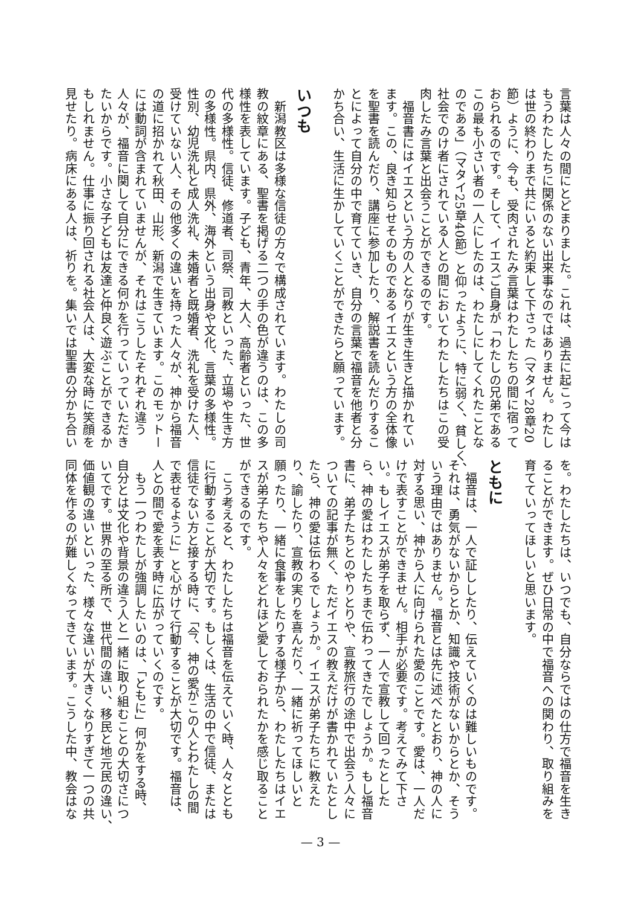言葉は人々の間にとどまりました。これは、過去に起こって今は
もうわたしたちに関係のない出来事なのではありません。わたし
は世の終わりまで共にいると約束して下さった（マタイ28章20
節）ように、今も、受肉されたみ言葉はわたしたちの間に宿って
おられるのです。そして、イエスご自身が「わたしの兄弟である
この最も小さい者の一人にしたのは、わたしにしてくれたことな
のである」（マタイ25章40節）と仰ったように、特に弱く、貧しく、
社会でのけ者にされている人との間においてわたしたちはこの受
肉したみ言葉と出会うことができるのです。
　福音書にはイエスという方の人となりが生き生きと描かれてい
ます。この、良き知らせそのものであるイエスという方の全体像
を聖書を読んだり、講座に参加したり、解説書を読んだりするこ
とによって自分の中で育てていき、自分の言葉で福音を他者と分
かち合い、生活に生かしていくことができたらと願っています。
いつも
　新潟教区は多様な信徒の方々で構成されています。わたしの司
教の紋章にある、聖書を掲げる二つの手の色が違うのは、この多
様性を表しています。子ども、青年、大人、高齢者といった、世
代の多様性。信徒、修道者、司祭、司教といった、立場や生き方
の多様性。県内、県外、海外という出身や文化、言葉の多様性。
性別、幼児洗礼と成人洗礼、未婚者と既婚者、洗礼を受けた人、
受けていない人、その他多くの違いを持った人々が、神から福音
の道に招かれて秋田、山形、新潟で生きています。このモットー
には動詞が含まれていませんが、それはこうしたそれぞれ違う
人々が、福音に関して自分にできる何かを行っていっていただき
たいからです。小さな子どもは友達と仲良く遊ぶことができるか
もしれません。仕事に振り回される社会人は、大変な時に笑顔を
見せたり。病床にある人は、祈りを。集いでは聖書の分かち合い
を。わたしたちは、いつでも、自分ならではの仕方で福音を生き
ることができます。ぜひ日常の中で福音への関わり、取り組みを
育てていってほしいと思います。
ともに
　福音は、一人で証ししたり、伝えていくのは難しいものです。
それは、勇気がないからとか、知識や技術がないからとか、そう
いう理由ではありません。福音とは先に述べたとおり、神の人に
対する思い、神から人に向けられた愛のことです。愛は、一人だ
けで表すことができません。相手が必要です。考えてみて下さ
い。もしイエスが弟子を取らず、一人で宣教して回ったとした
ら、神の愛はわたしたちまで伝わってきたでしょうか。もし福音
書に、弟子たちとのやりとりや、宣教旅行の途中で出会う人々に
ついての記事が無く、ただイエスの教えだけが書かれていたとし
たら、神の愛は伝わるでしょうか。イエスが弟子たちに教えた
り、諭したり、宣教の実りを喜んだり、一緒に祈ってほしいと
願ったり、一緒に食事をしたりする様子から、わたしたちはイエ
スが弟子たちや人々をどれほど愛しておられたかを感じ取ること
ができるのです。
　こう考えると、わたしたちは福音を伝えていく時、人々ととも
に行動することが大切です。もしくは、生活の中で信徒、または
信徒でない方と接する時に、「今、神の愛がこの人とわたしの間
で表せるように」と心がけて行動することが大切です。福音は、
人との間で愛を表す時に広がっていくのです。
　もう一つわたしが強調したいのは、「ともに」何かをする時、
自分とは文化や背景の違う人と一緒に取り組むことの大切さにつ
いてです。世界の至る所で、世代間の違い、移民と地元民の違い、
価値観の違いといった、様々な違いが大きくなりすぎて一つの共
同体を作るのが難しくなってきています。こうした中、教会はな
— 3 —